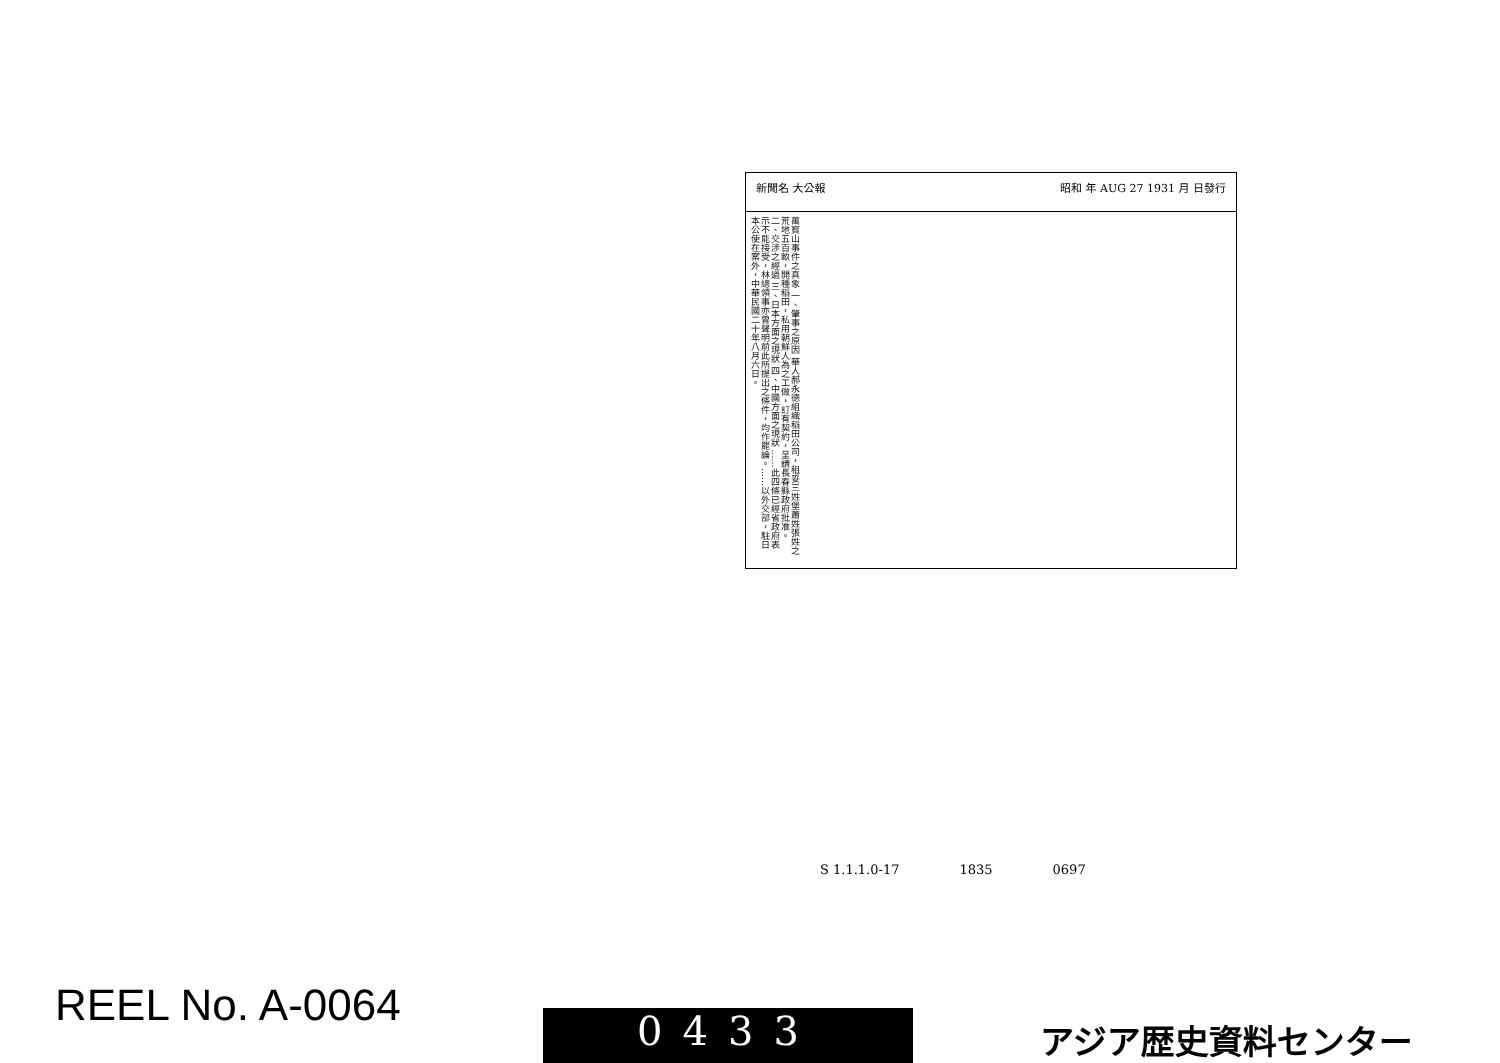新聞名 大公報 昭和 年 AUG 27 1931 月 日發行
萬寶山事件之真象 一、肇事之原因 華人郝永德組織稻田公司，租妥三姓堡蕭姓張姓之荒地五百畝，開種稻田，私用朝鮮人為之工做，訂有契約，呈請長春縣政府批准。 二、交涉之經過 三、日本方面之現狀 四、中國方面之現狀 ……此四條已經省政府表示不能接受，林總領事亦曾聲明前此所提出之條件，均作罷論。……以外交部，駐日本公使在案外，中華民國二十年八月六日。
S 1.1.1.0-17 1835 0697
REEL No. A-0064 0433 アジア歴史資料センター